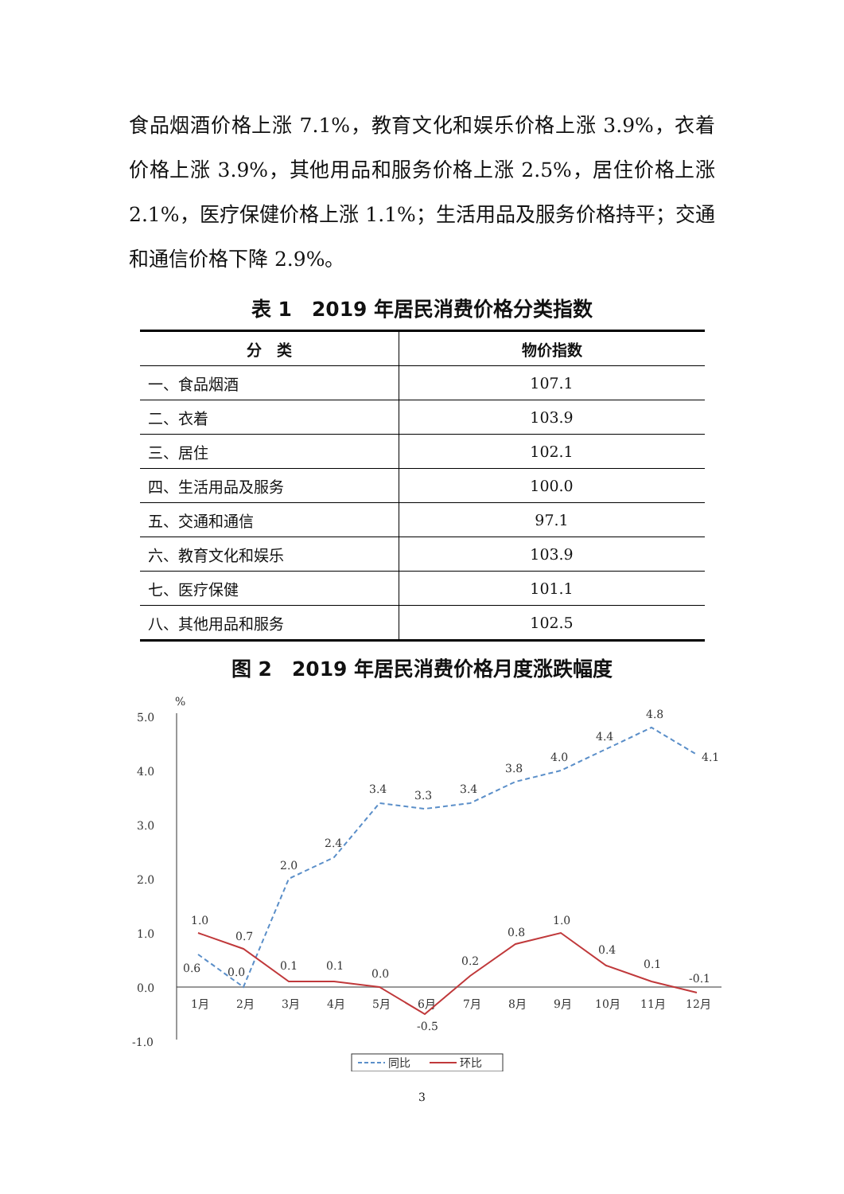食品烟酒价格上涨 7.1%，教育文化和娱乐价格上涨 3.9%，衣着价格上涨 3.9%，其他用品和服务价格上涨 2.5%，居住价格上涨 2.1%，医疗保健价格上涨 1.1%；生活用品及服务价格持平；交通和通信价格下降 2.9%。
表 1　2019 年居民消费价格分类指数
| 分 类 | 物价指数 |
| --- | --- |
| 一、食品烟酒 | 107.1 |
| 二、衣着 | 103.9 |
| 三、居住 | 102.1 |
| 四、生活用品及服务 | 100.0 |
| 五、交通和通信 | 97.1 |
| 六、教育文化和娱乐 | 103.9 |
| 七、医疗保健 | 101.1 |
| 八、其他用品和服务 | 102.5 |
图 2　2019 年居民消费价格月度涨跌幅度
5.0
4.0
3.0
2.0
1.0
0.0
-1.0
%
1月
2月
3月
4月
5月
6月
7月
8月
9月
10月
11月
12月
.
0.6
0.0
2.0
2.4
3.4
3.3
3.4
3.8
4.0
4.4
4.8
4.1
1.0
0.7
0.1
0.1
0.0
-0.5
0.2
0.8
1.0
0.4
0.1
-0.1
同比
环比
3